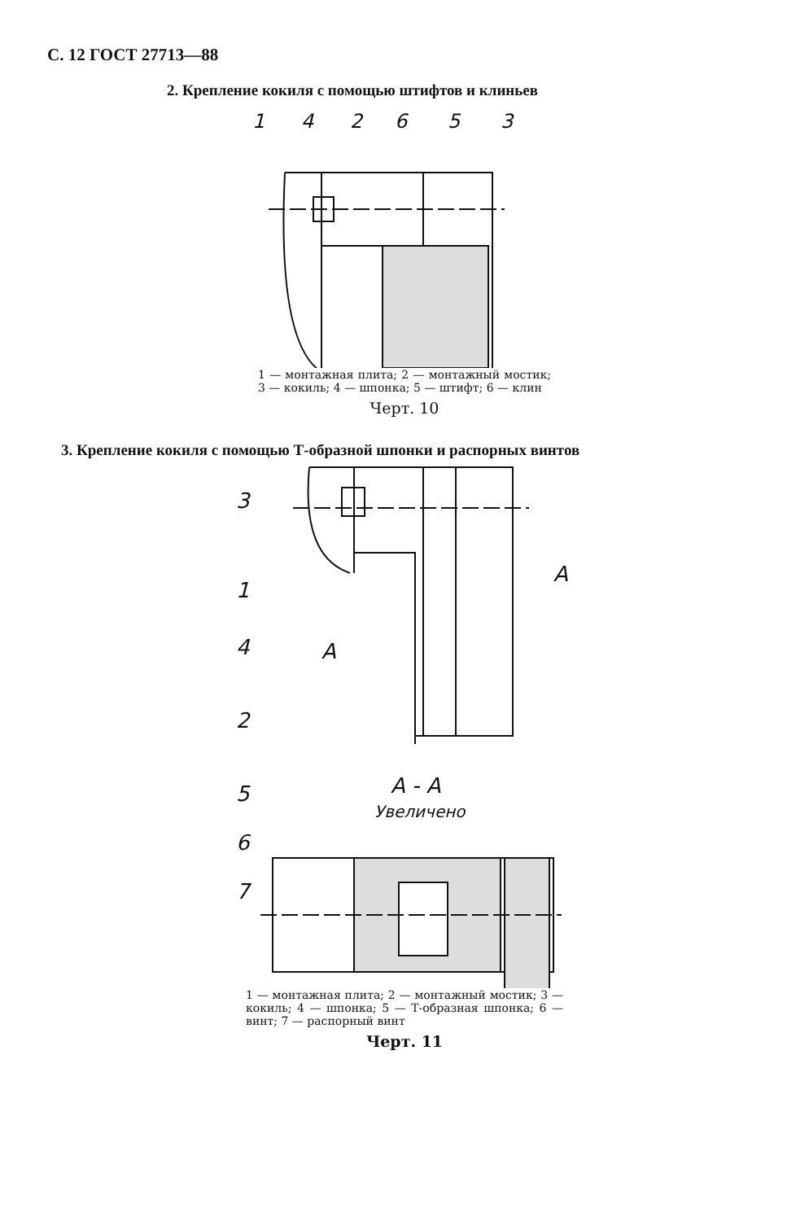С. 12 ГОСТ 27713—88
2. Крепление кокиля с помощью штифтов и клиньев
1
4
2
6
5
3
1 — монтажная плита; 2 — монтажный мостик; 3 — кокиль; 4 — шпонка; 5 — штифт; 6 — клин
Черт. 10
3. Крепление кокиля с помощью Т-образной шпонки и распорных винтов
3
1
4
2
5
6
7
А - А
Увеличено
А
А
1 — монтажная плита; 2 — монтажный мостик; 3 — кокиль; 4 — шпонка; 5 — Т-образная шпонка; 6 — винт; 7 — распорный винт
Черт. 11